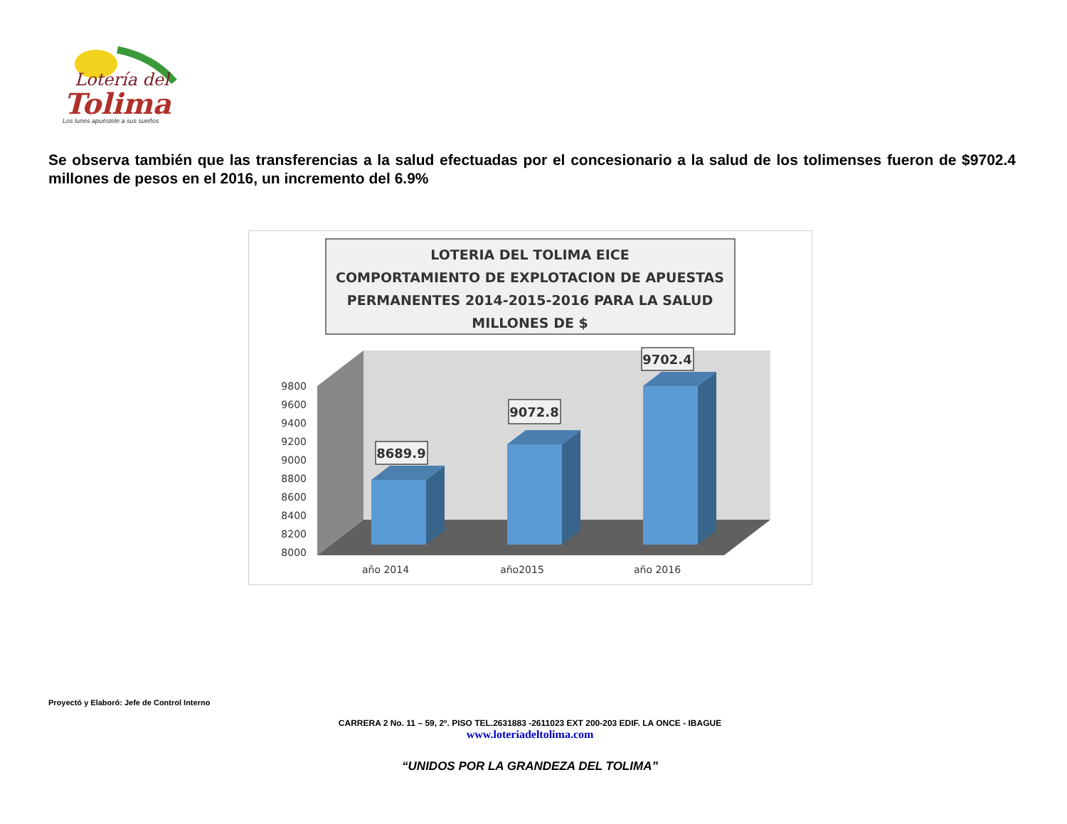Lotería del
Tolima
Los lunes apuéstele a sus sueños
Se observa también que las transferencias a la salud efectuadas por el concesionario a la salud de los tolimenses fueron de $9702.4 millones de pesos en el 2016, un incremento del 6.9%
LOTERIA DEL TOLIMA EICE
COMPORTAMIENTO DE EXPLOTACION DE APUESTAS
PERMANENTES 2014-2015-2016 PARA LA SALUD
MILLONES DE $
9800
9600
9400
9200
9000
8800
8600
8400
8200
8000
8689.9
9072.8
9702.4
año 2014
año2015
año 2016
Proyectó y Elaboró: Jefe de Control Interno
CARRERA 2 No. 11 – 59, 2º. PISO TEL.2631883 -2611023 EXT 200-203 EDIF. LA ONCE - IBAGUE
www.loteriadeltolima.com
“UNIDOS POR LA GRANDEZA DEL TOLIMA”